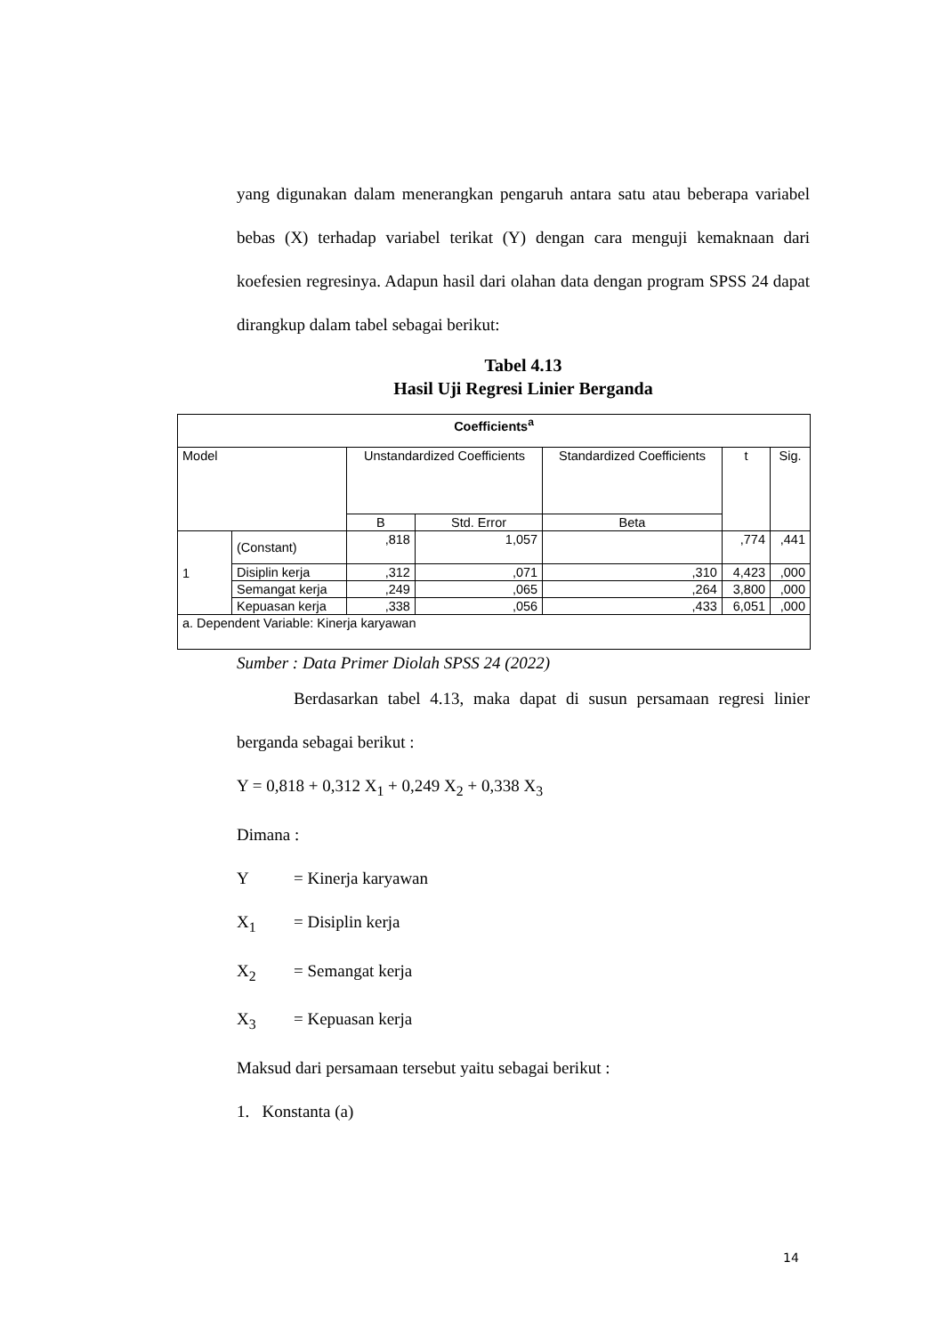yang digunakan dalam menerangkan pengaruh antara satu atau beberapa variabel bebas (X) terhadap variabel terikat (Y) dengan cara menguji kemaknaan dari koefesien regresinya. Adapun hasil dari olahan data dengan program SPSS 24 dapat dirangkup dalam tabel sebagai berikut:
Tabel 4.13
Hasil Uji Regresi Linier Berganda
| Coefficients<sup>a</sup> | | | | | | |
| --- | --- | --- | --- | --- | --- | --- |
| Model | | Unstandardized Coefficients | | Standardized Coefficients | t | Sig. |
| | | B | Std. Error | Beta | | |
| 1 | (Constant) | ,818 | 1,057 | | ,774 | ,441 |
| | Disiplin kerja | ,312 | ,071 | ,310 | 4,423 | ,000 |
| | Semangat kerja | ,249 | ,065 | ,264 | 3,800 | ,000 |
| | Kepuasan kerja | ,338 | ,056 | ,433 | 6,051 | ,000 |
| a. Dependent Variable: Kinerja karyawan | | | | | | |
Sumber : Data Primer Diolah SPSS 24 (2022)
Berdasarkan tabel 4.13, maka dapat di susun persamaan regresi linier berganda sebagai berikut :
Y = 0,818 + 0,312 X<sub>1</sub> + 0,249 X<sub>2</sub> + 0,338 X<sub>3</sub>
Dimana :
Y = Kinerja karyawan
X<sub>1</sub> = Disiplin kerja
X<sub>2</sub> = Semangat kerja
X<sub>3</sub> = Kepuasan kerja
Maksud dari persamaan tersebut yaitu sebagai berikut :
1. Konstanta (a)
14